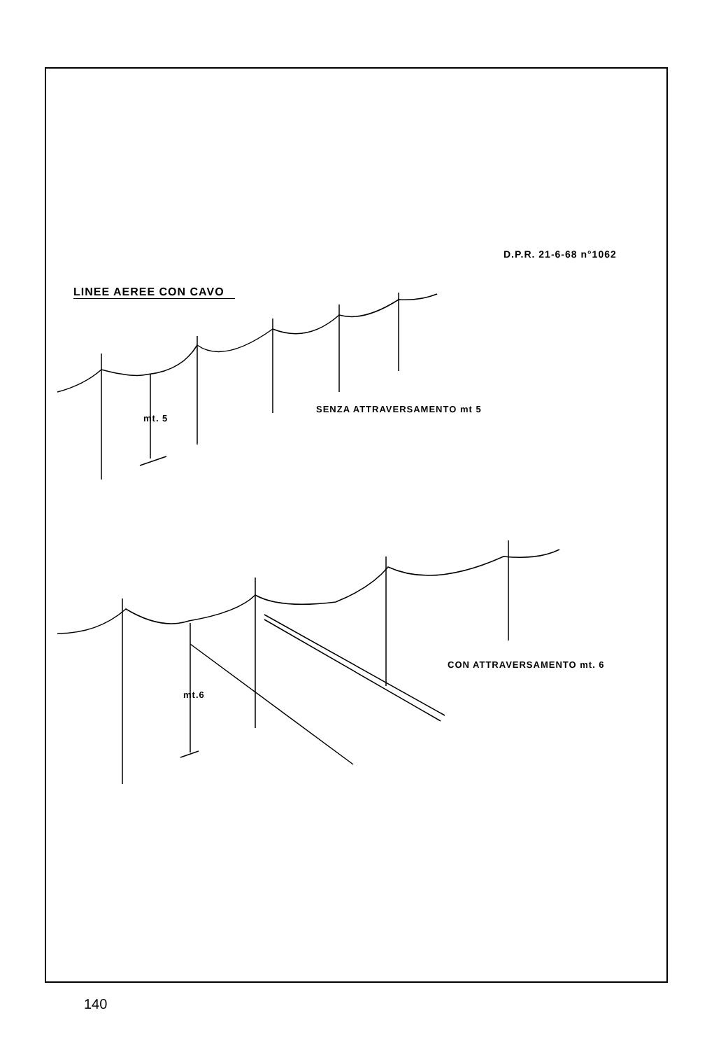D.P.R. 21-6-68 n°1062
LINEE AEREE CON CAVO
mt. 5
SENZA ATTRAVERSAMENTO mt 5
mt.6
CON ATTRAVERSAMENTO mt. 6
140